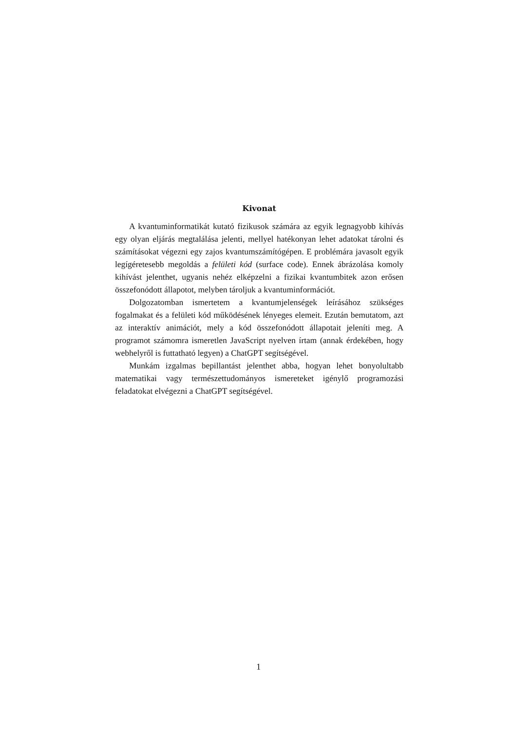Kivonat
A kvantuminformatikát kutató fizikusok számára az egyik legnagyobb kihívás egy olyan eljárás megtalálása jelenti, mellyel hatékonyan lehet adatokat tárolni és számításokat végezni egy zajos kvantumszámítógépen. E problémára javasolt egyik legígéretesebb megoldás a felületi kód (surface code). Ennek ábrázolása komoly kihívást jelenthet, ugyanis nehéz elképzelni a fizikai kvantumbitek azon erősen összefonódott állapotot, melyben tároljuk a kvantuminformációt.
Dolgozatomban ismertetem a kvantumjelenségek leírásához szükséges fogalmakat és a felületi kód működésének lényeges elemeit. Ezután bemutatom, azt az interaktív animációt, mely a kód összefonódott állapotait jeleníti meg. A programot számomra ismeretlen JavaScript nyelven írtam (annak érdekében, hogy webhelyről is futtatható legyen) a ChatGPT segítségével.
Munkám izgalmas bepillantást jelenthet abba, hogyan lehet bonyolultabb matematikai vagy természettudományos ismereteket igénylő programozási feladatokat elvégezni a ChatGPT segítségével.
1